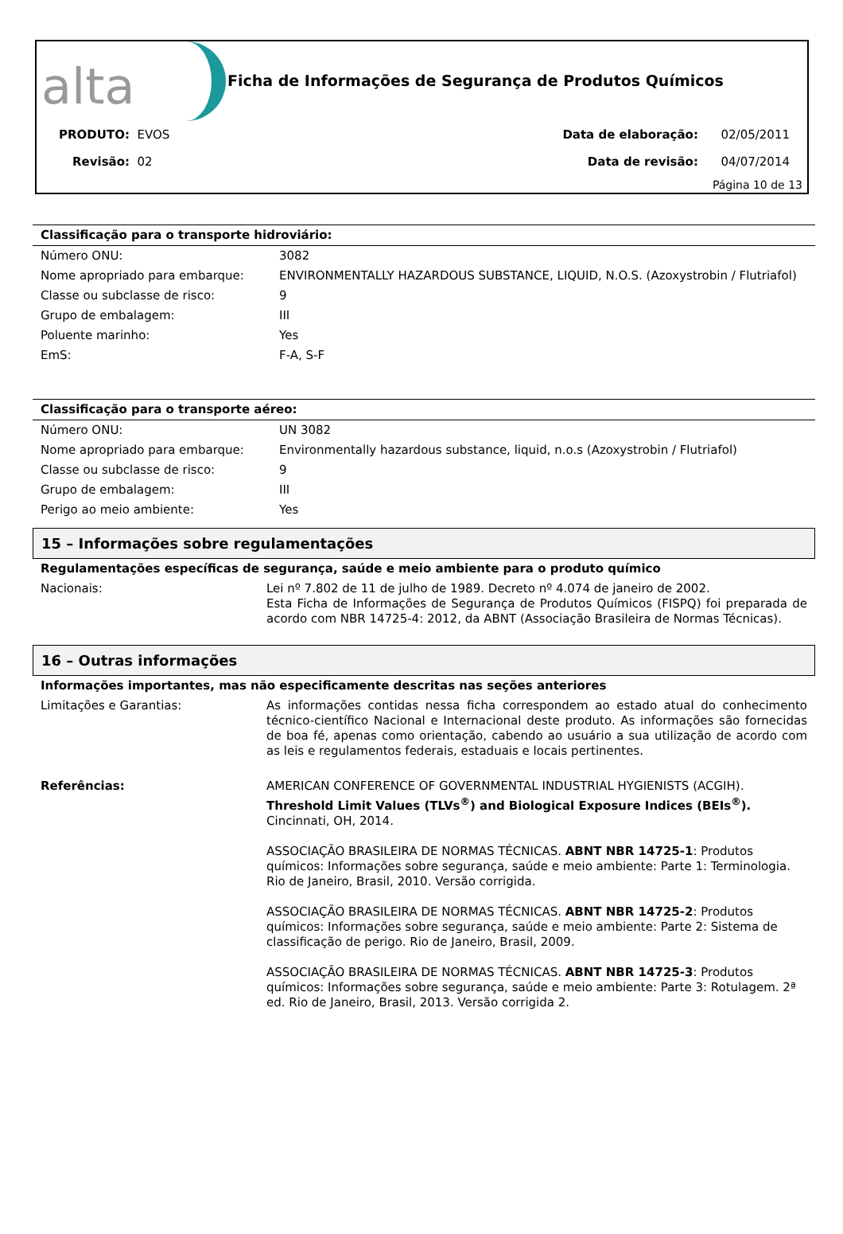alta
Ficha de Informações de Segurança de Produtos Químicos
PRODUTO: EVOS
Revisão: 02
Data de elaboração: 02/05/2011
Data de revisão: 04/07/2014
Página 10 de 13
| Classificação para o transporte hidroviário: | |
| Número ONU: | 3082 |
| Nome apropriado para embarque: | ENVIRONMENTALLY HAZARDOUS SUBSTANCE, LIQUID, N.O.S. (Azoxystrobin / Flutriafol) |
| Classe ou subclasse de risco: | 9 |
| Grupo de embalagem: | III |
| Poluente marinho: | Yes |
| EmS: | F-A, S-F |
| Classificação para o transporte aéreo: | |
| Número ONU: | UN 3082 |
| Nome apropriado para embarque: | Environmentally hazardous substance, liquid, n.o.s (Azoxystrobin / Flutriafol) |
| Classe ou subclasse de risco: | 9 |
| Grupo de embalagem: | III |
| Perigo ao meio ambiente: | Yes |
15 – Informações sobre regulamentações
| Regulamentações específicas de segurança, saúde e meio ambiente para o produto químico | |
| Nacionais: | Lei nº 7.802 de 11 de julho de 1989. Decreto nº 4.074 de janeiro de 2002. Esta Ficha de Informações de Segurança de Produtos Químicos (FISPQ) foi preparada de acordo com NBR 14725-4: 2012, da ABNT (Associação Brasileira de Normas Técnicas). |
16 – Outras informações
| Informações importantes, mas não especificamente descritas nas seções anteriores | |
| Limitações e Garantias: | As informações contidas nessa ficha correspondem ao estado atual do conhecimento técnico-científico Nacional e Internacional deste produto. As informações são fornecidas de boa fé, apenas como orientação, cabendo ao usuário a sua utilização de acordo com as leis e regulamentos federais, estaduais e locais pertinentes. |
| Referências: | AMERICAN CONFERENCE OF GOVERNMENTAL INDUSTRIAL HYGIENISTS (ACGIH). Threshold Limit Values (TLVs<sup>®</sup>) and Biological Exposure Indices (BEIs<sup>®</sup>). Cincinnati, OH, 2014. ASSOCIAÇÃO BRASILEIRA DE NORMAS TÉCNICAS. ABNT NBR 14725-1 : Produtos químicos: Informações sobre segurança, saúde e meio ambiente: Parte 1: Terminologia. Rio de Janeiro, Brasil, 2010. Versão corrigida. ASSOCIAÇÃO BRASILEIRA DE NORMAS TÉCNICAS. ABNT NBR 14725-2 : Produtos químicos: Informações sobre segurança, saúde e meio ambiente: Parte 2: Sistema de classificação de perigo. Rio de Janeiro, Brasil, 2009. ASSOCIAÇÃO BRASILEIRA DE NORMAS TÉCNICAS. ABNT NBR 14725-3 : Produtos químicos: Informações sobre segurança, saúde e meio ambiente: Parte 3: Rotulagem. 2ª ed. Rio de Janeiro, Brasil, 2013. Versão corrigida 2. |